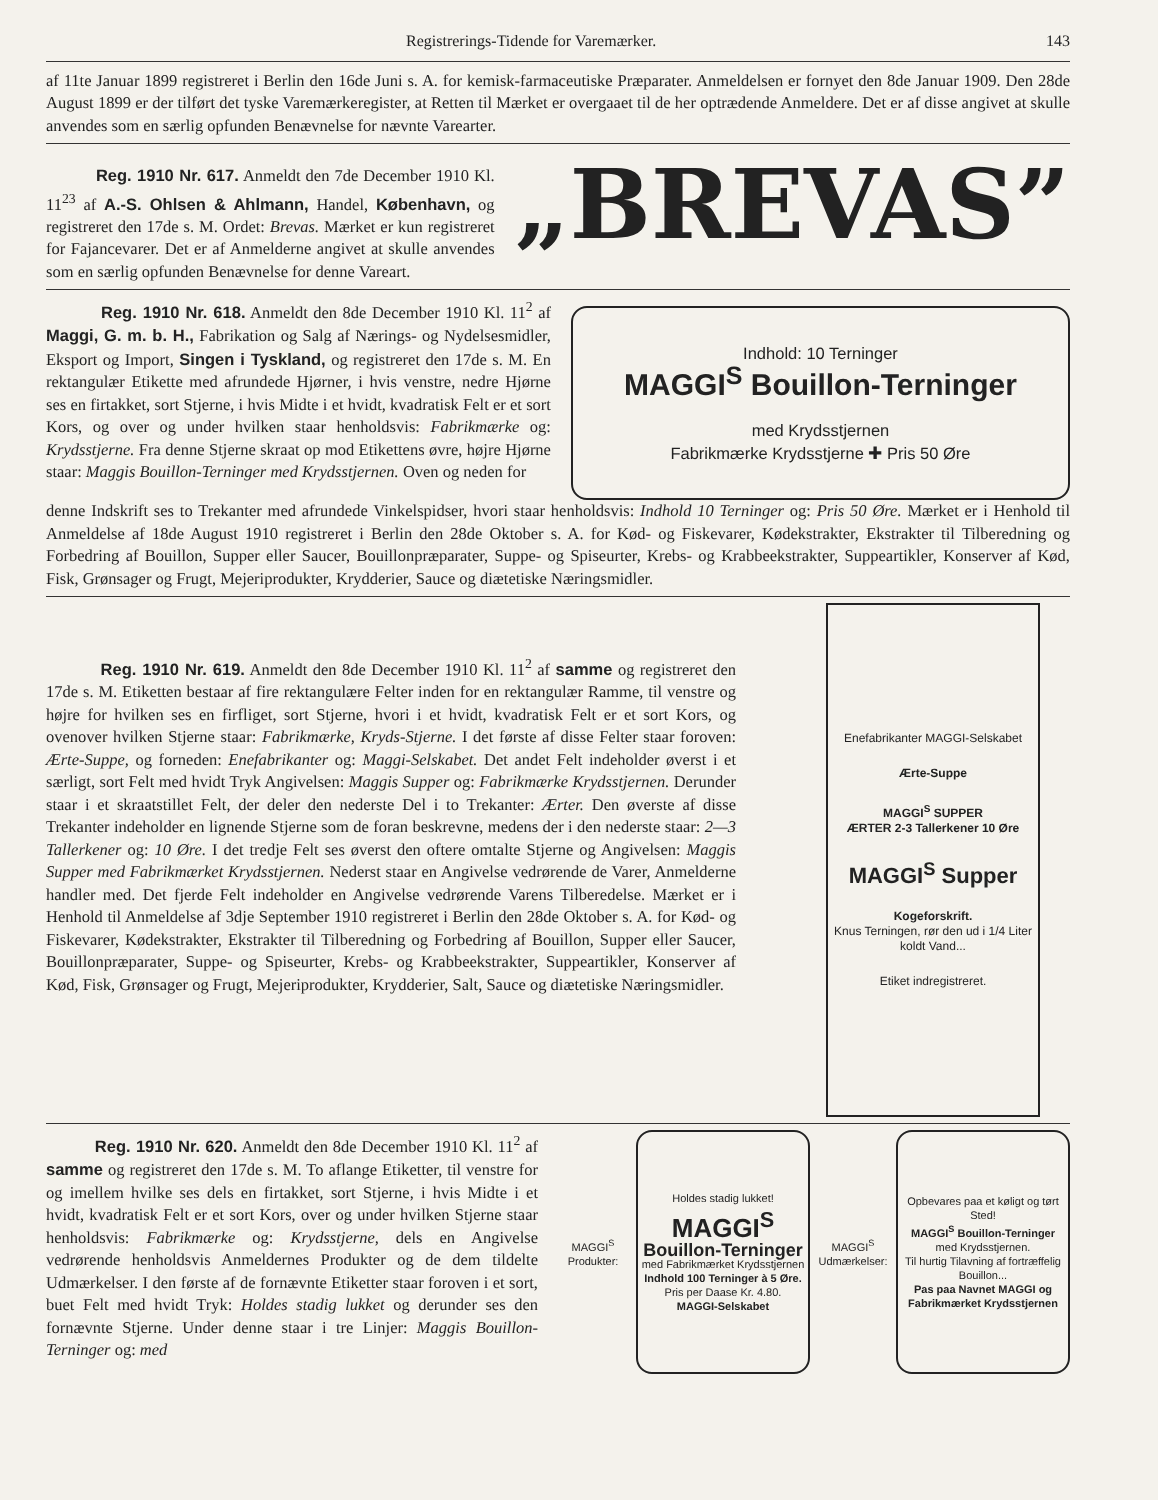Registrerings-Tidende for Varemærker. 143
af 11te Januar 1899 registreret i Berlin den 16de Juni s. A. for kemisk-farmaceutiske Præparater. Anmeldelsen er fornyet den 8de Januar 1909. Den 28de August 1899 er der tilført det tyske Varemærkeregister, at Retten til Mærket er overgaaet til de her optrædende Anmeldere. Det er af disse angivet at skulle anvendes som en særlig opfunden Benævnelse for nævnte Varearter.
Reg. 1910 Nr. 617. Anmeldt den 7de December 1910 Kl. 11<sup>23</sup> af A.-S. Ohlsen & Ahlmann, Handel, København, og registreret den 17de s. M. Ordet: Brevas. Mærket er kun registreret for Fajancevarer. Det er af Anmelderne angivet at skulle anvendes som en særlig opfunden Benævnelse for denne Vareart.
„BREVAS”
Reg. 1910 Nr. 618. Anmeldt den 8de December 1910 Kl. 11<sup>2</sup> af Maggi, G. m. b. H., Fabrikation og Salg af Nærings- og Nydelsesmidler, Eksport og Import, Singen i Tyskland, og registreret den 17de s. M. En rektangulær Etikette med afrundede Hjørner, i hvis venstre, nedre Hjørne ses en firtakket, sort Stjerne, i hvis Midte i et hvidt, kvadratisk Felt er et sort Kors, og over og under hvilken staar henholdsvis: Fabrikmærke og: Krydsstjerne. Fra denne Stjerne skraat op mod Etikettens øvre, højre Hjørne staar: Maggis Bouillon-Terninger med Krydsstjernen. Oven og neden for
Indhold: 10 Terninger
MAGGI<sup>S</sup> Bouillon-Terninger
med Krydsstjernen
Fabrikmærke Krydsstjerne ✚ Pris 50 Øre
denne Indskrift ses to Trekanter med afrundede Vinkelspidser, hvori staar henholdsvis: Indhold 10 Terninger og: Pris 50 Øre. Mærket er i Henhold til Anmeldelse af 18de August 1910 registreret i Berlin den 28de Oktober s. A. for Kød- og Fiskevarer, Kødekstrakter, Ekstrakter til Tilberedning og Forbedring af Bouillon, Supper eller Saucer, Bouillonpræparater, Suppe- og Spiseurter, Krebs- og Krabbeekstrakter, Suppeartikler, Konserver af Kød, Fisk, Grønsager og Frugt, Mejeriprodukter, Krydderier, Sauce og diætetiske Næringsmidler.
Reg. 1910 Nr. 619. Anmeldt den 8de December 1910 Kl. 11<sup>2</sup> af samme og registreret den 17de s. M. Etiketten bestaar af fire rektangulære Felter inden for en rektangulær Ramme, til venstre og højre for hvilken ses en firfliget, sort Stjerne, hvori i et hvidt, kvadratisk Felt er et sort Kors, og ovenover hvilken Stjerne staar: Fabrikmærke, Kryds-Stjerne. I det første af disse Felter staar foroven: Ærte-Suppe, og forneden: Enefabrikanter og: Maggi-Selskabet. Det andet Felt indeholder øverst i et særligt, sort Felt med hvidt Tryk Angivelsen: Maggis Supper og: Fabrikmærke Krydsstjernen. Derunder staar i et skraatstillet Felt, der deler den nederste Del i to Trekanter: Ærter. Den øverste af disse Trekanter indeholder en lignende Stjerne som de foran beskrevne, medens der i den nederste staar: 2—3 Tallerkener og: 10 Øre. I det tredje Felt ses øverst den oftere omtalte Stjerne og Angivelsen: Maggis Supper med Fabrikmærket Krydsstjernen. Nederst staar en Angivelse vedrørende de Varer, Anmelderne handler med. Det fjerde Felt indeholder en Angivelse vedrørende Varens Tilberedelse. Mærket er i Henhold til Anmeldelse af 3dje September 1910 registreret i Berlin den 28de Oktober s. A. for Kød- og Fiskevarer, Kødekstrakter, Ekstrakter til Tilberedning og Forbedring af Bouillon, Supper eller Saucer, Bouillonpræparater, Suppe- og Spiseurter, Krebs- og Krabbeekstrakter, Suppeartikler, Konserver af Kød, Fisk, Grønsager og Frugt, Mejeriprodukter, Krydderier, Salt, Sauce og diætetiske Næringsmidler.
Enefabrikanter MAGGI-Selskabet
Ærte-Suppe
MAGGI<sup>S</sup> SUPPER
ÆRTER 2-3 Tallerkener 10 Øre
MAGGI<sup>S</sup> Supper
Kogeforskrift.
Knus Terningen, rør den ud i 1/4 Liter koldt Vand...
Etiket indregistreret.
Reg. 1910 Nr. 620. Anmeldt den 8de December 1910 Kl. 11<sup>2</sup> af samme og registreret den 17de s. M. To aflange Etiketter, til venstre for og imellem hvilke ses dels en firtakket, sort Stjerne, i hvis Midte i et hvidt, kvadratisk Felt er et sort Kors, over og under hvilken Stjerne staar henholdsvis: Fabrikmærke og: Krydsstjerne, dels en Angivelse vedrørende henholdsvis Anmeldernes Produkter og de dem tildelte Udmærkelser. I den første af de fornævnte Etiketter staar foroven i et sort, buet Felt med hvidt Tryk: Holdes stadig lukket og derunder ses den fornævnte Stjerne. Under denne staar i tre Linjer: Maggis Bouillon-Terninger og: med
MAGGI<sup>S</sup> Produkter:
Holdes stadig lukket!
MAGGI<sup>S</sup>
Bouillon-Terninger
med Fabrikmærket Krydsstjernen
Indhold 100 Terninger à 5 Øre.
Pris per Daase Kr. 4.80.
MAGGI-Selskabet
MAGGI<sup>S</sup> Udmærkelser:
Opbevares paa et køligt og tørt Sted!
MAGGI<sup>S</sup> Bouillon-Terninger
med Krydsstjernen.
Til hurtig Tilavning af fortræffelig Bouillon...
Pas paa Navnet MAGGI og Fabrikmærket Krydsstjernen